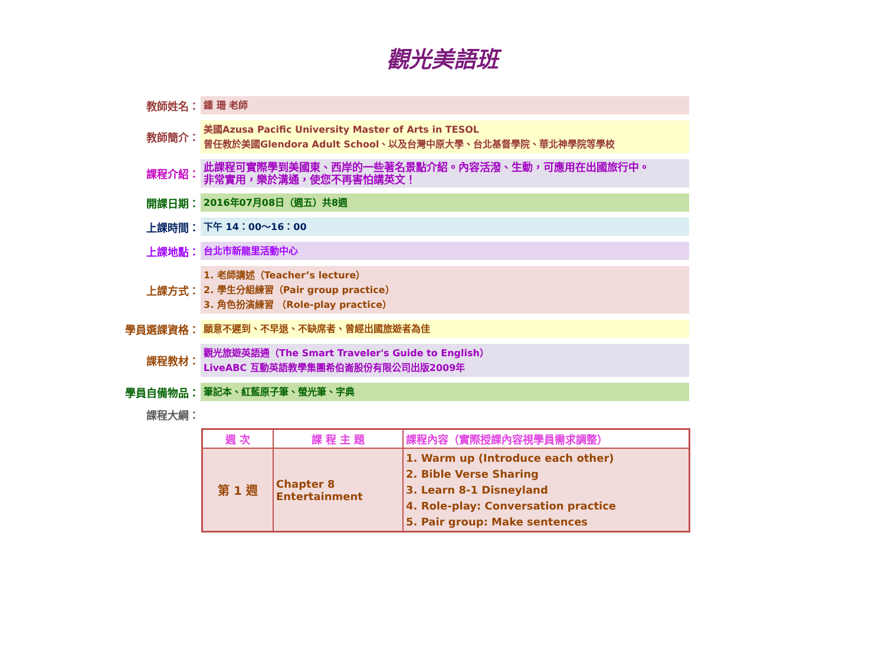觀光美語班
教師姓名：
鍾 珊 老師
教師簡介：
美國Azusa Pacific University Master of Arts in TESOL
曾任教於美國Glendora Adult School、以及台灣中原大學、台北基督學院、華北神學院等學校
課程介紹：
此課程可實際學到美國東、西岸的一些著名景點介紹。內容活潑、生動，可應用在出國旅行中。
非常實用，樂於溝通，使您不再害怕講英文！
開課日期：
2016年07月08日（週五）共8週
上課時間：
下午 14：00～16：00
上課地點：
台北市新龍里活動中心
上課方式：
1. 老師講述（Teacher’s lecture）
2. 學生分組練習（Pair group practice）
3. 角色扮演練習 （Role-play practice）
學員選課資格：
願意不遲到、不早退、不缺席者、曾經出國旅遊者為佳
課程教材：
觀光旅遊英語通（The Smart Traveler's Guide to English）
LiveABC 互動英語教學集團希伯崙股份有限公司出版2009年
學員自備物品：
筆記本、紅藍原子筆、螢光筆、字典
課程大綱：
| 週 次 | 課 程 主 題 | 課程內容（實際授課內容視學員需求調整） |
| --- | --- | --- |
| 第 1 週 | Chapter 8 Entertainment | 1. Warm up (Introduce each other) 2. Bible Verse Sharing 3. Learn 8-1 Disneyland 4. Role-play: Conversation practice 5. Pair group: Make sentences |